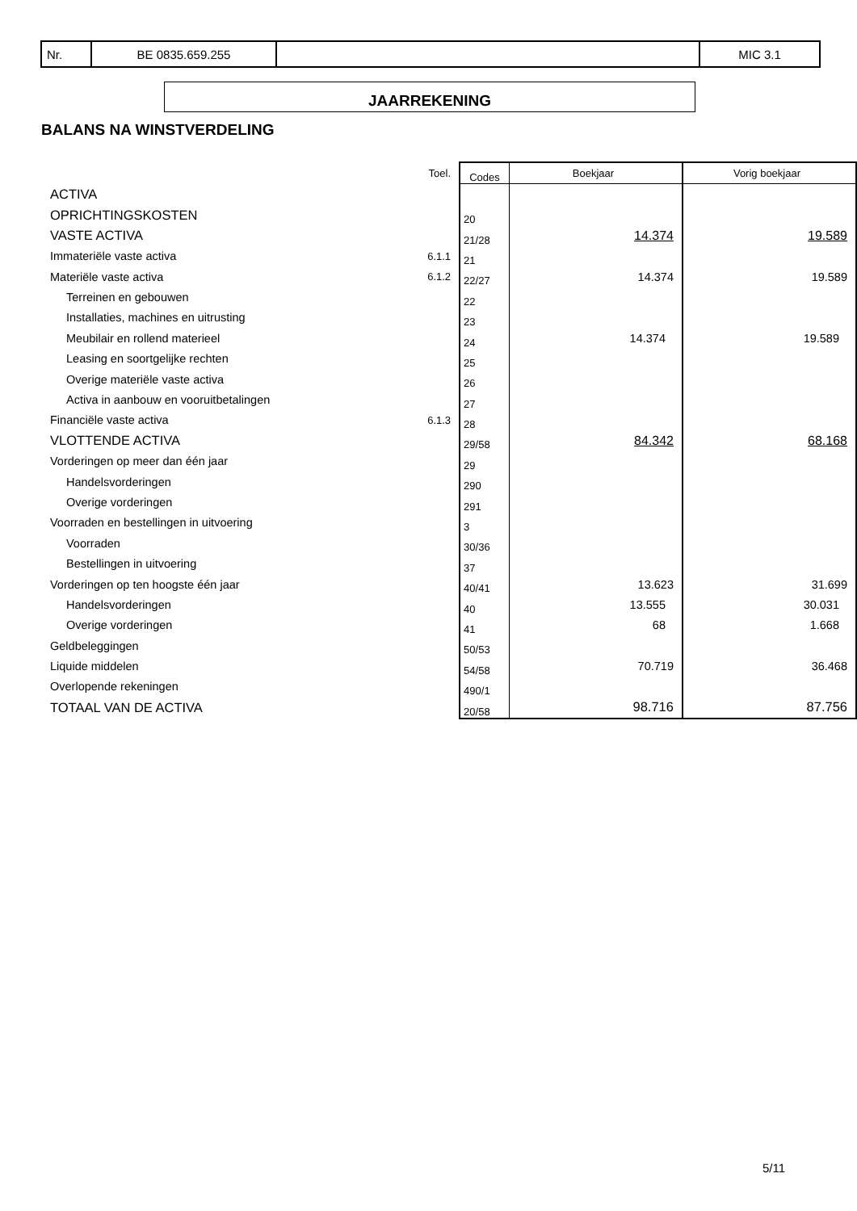| Nr. | BE 0835.659.255 | | MIC 3.1 |
JAARREKENING
BALANS NA WINSTVERDELING
| | Toel. | Codes | Boekjaar | Vorig boekjaar |
| --- | --- | --- | --- | --- |
| ACTIVA | | | | |
| OPRICHTINGSKOSTEN | | 20 | | |
| VASTE ACTIVA | | 21/28 | 14.374 | 19.589 |
| Immateriële vaste activa | 6.1.1 | 21 | | |
| Materiële vaste activa | 6.1.2 | 22/27 | 14.374 | 19.589 |
| Terreinen en gebouwen | | 22 | | |
| Installaties, machines en uitrusting | | 23 | | |
| Meubilair en rollend materieel | | 24 | 14.374 | 19.589 |
| Leasing en soortgelijke rechten | | 25 | | |
| Overige materiële vaste activa | | 26 | | |
| Activa in aanbouw en vooruitbetalingen | | 27 | | |
| Financiële vaste activa | 6.1.3 | 28 | | |
| VLOTTENDE ACTIVA | | 29/58 | 84.342 | 68.168 |
| Vorderingen op meer dan één jaar | | 29 | | |
| Handelsvorderingen | | 290 | | |
| Overige vorderingen | | 291 | | |
| Voorraden en bestellingen in uitvoering | | 3 | | |
| Voorraden | | 30/36 | | |
| Bestellingen in uitvoering | | 37 | | |
| Vorderingen op ten hoogste één jaar | | 40/41 | 13.623 | 31.699 |
| Handelsvorderingen | | 40 | 13.555 | 30.031 |
| Overige vorderingen | | 41 | 68 | 1.668 |
| Geldbeleggingen | | 50/53 | | |
| Liquide middelen | | 54/58 | 70.719 | 36.468 |
| Overlopende rekeningen | | 490/1 | | |
| TOTAAL VAN DE ACTIVA | | 20/58 | 98.716 | 87.756 |
5/11